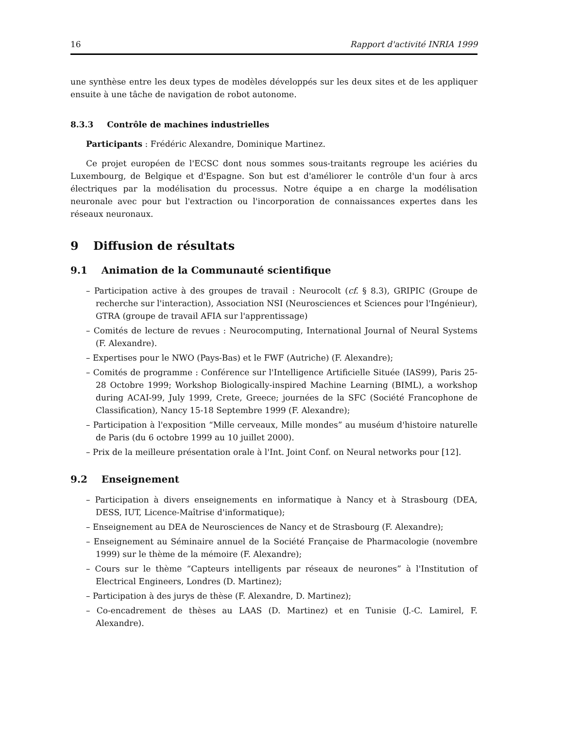16 Rapport d'activité INRIA 1999
une synthèse entre les deux types de modèles développés sur les deux sites et de les appliquer ensuite à une tâche de navigation de robot autonome.
8.3.3 Contrôle de machines industrielles
Participants : Frédéric Alexandre, Dominique Martinez.
Ce projet européen de l'ECSC dont nous sommes sous-traitants regroupe les aciéries du Luxembourg, de Belgique et d'Espagne. Son but est d'améliorer le contrôle d'un four à arcs électriques par la modélisation du processus. Notre équipe a en charge la modélisation neuronale avec pour but l'extraction ou l'incorporation de connaissances expertes dans les réseaux neuronaux.
9 Diffusion de résultats
9.1 Animation de la Communauté scientifique
– Participation active à des groupes de travail : Neurocolt (cf. § 8.3), GRIPIC (Groupe de recherche sur l'interaction), Association NSI (Neurosciences et Sciences pour l'Ingénieur), GTRA (groupe de travail AFIA sur l'apprentissage)
– Comités de lecture de revues : Neurocomputing, International Journal of Neural Systems (F. Alexandre).
– Expertises pour le NWO (Pays-Bas) et le FWF (Autriche) (F. Alexandre);
– Comités de programme : Conférence sur l'Intelligence Artificielle Située (IAS99), Paris 25-28 Octobre 1999; Workshop Biologically-inspired Machine Learning (BIML), a workshop during ACAI-99, July 1999, Crete, Greece; journées de la SFC (Société Francophone de Classification), Nancy 15-18 Septembre 1999 (F. Alexandre);
– Participation à l'exposition “Mille cerveaux, Mille mondes” au muséum d'histoire naturelle de Paris (du 6 octobre 1999 au 10 juillet 2000).
– Prix de la meilleure présentation orale à l'Int. Joint Conf. on Neural networks pour [12].
9.2 Enseignement
– Participation à divers enseignements en informatique à Nancy et à Strasbourg (DEA, DESS, IUT, Licence-Maîtrise d'informatique);
– Enseignement au DEA de Neurosciences de Nancy et de Strasbourg (F. Alexandre);
– Enseignement au Séminaire annuel de la Société Française de Pharmacologie (novembre 1999) sur le thème de la mémoire (F. Alexandre);
– Cours sur le thème “Capteurs intelligents par réseaux de neurones” à l'Institution of Electrical Engineers, Londres (D. Martinez);
– Participation à des jurys de thèse (F. Alexandre, D. Martinez);
– Co-encadrement de thèses au LAAS (D. Martinez) et en Tunisie (J.-C. Lamirel, F. Alexandre).